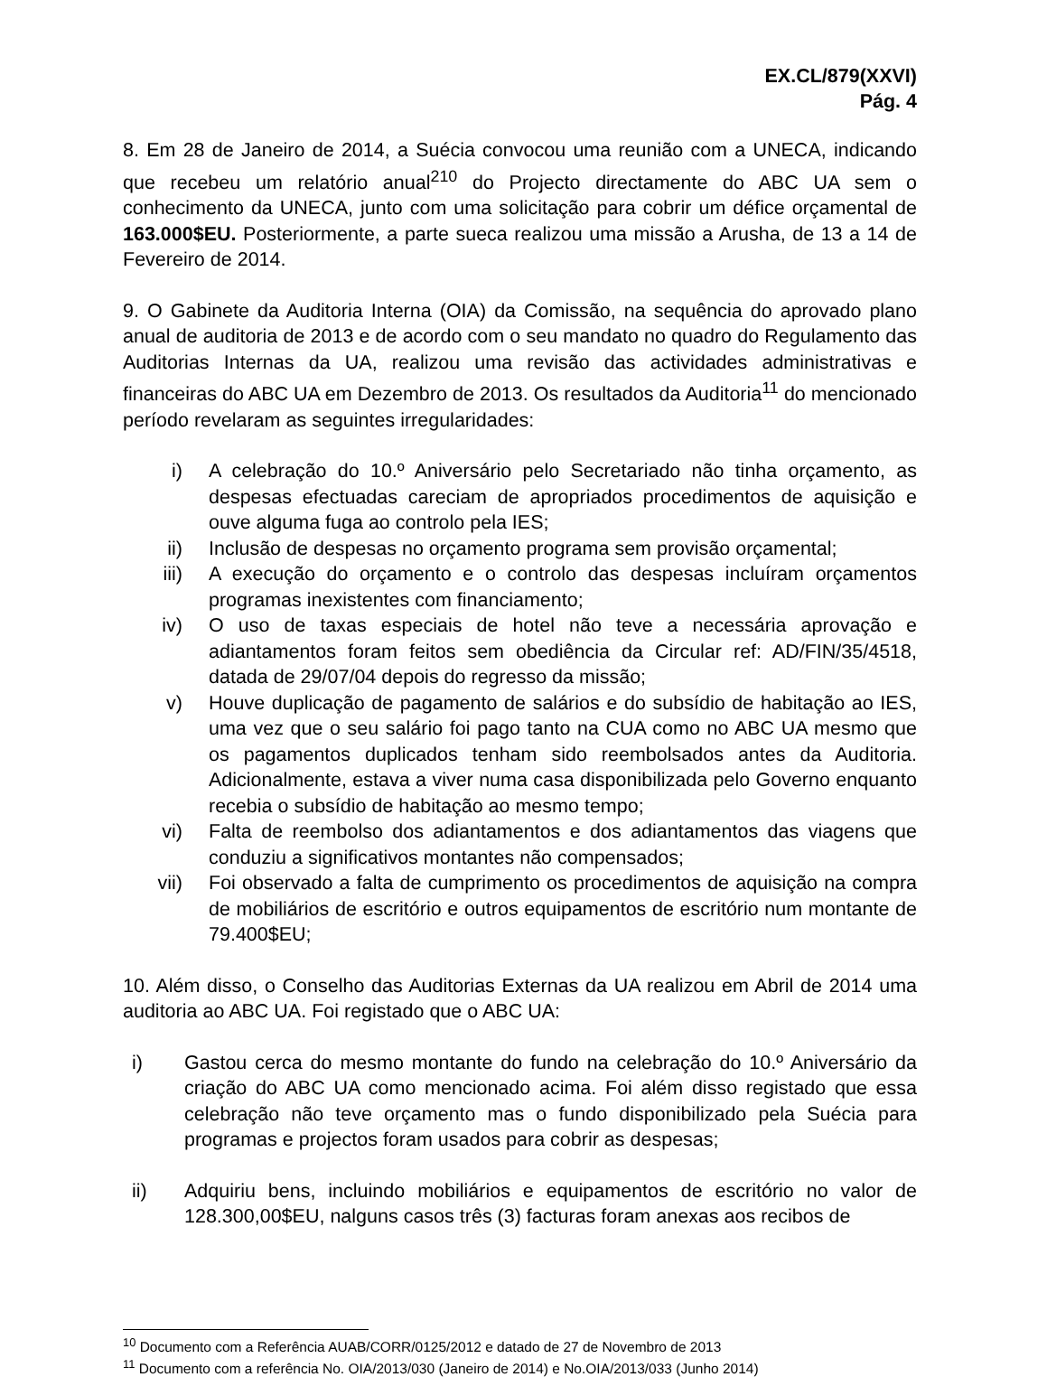EX.CL/879(XXVI)
Pág. 4
8. Em 28 de Janeiro de 2014, a Suécia convocou uma reunião com a UNECA, indicando que recebeu um relatório anual<sup>210</sup> do Projecto directamente do ABC UA sem o conhecimento da UNECA, junto com uma solicitação para cobrir um défice orçamental de 163.000$EU. Posteriormente, a parte sueca realizou uma missão a Arusha, de 13 a 14 de Fevereiro de 2014.
9. O Gabinete da Auditoria Interna (OIA) da Comissão, na sequência do aprovado plano anual de auditoria de 2013 e de acordo com o seu mandato no quadro do Regulamento das Auditorias Internas da UA, realizou uma revisão das actividades administrativas e financeiras do ABC UA em Dezembro de 2013. Os resultados da Auditoria<sup>11</sup> do mencionado período revelaram as seguintes irregularidades:
i) A celebração do 10.º Aniversário pelo Secretariado não tinha orçamento, as despesas efectuadas careciam de apropriados procedimentos de aquisição e ouve alguma fuga ao controlo pela IES;
ii) Inclusão de despesas no orçamento programa sem provisão orçamental;
iii) A execução do orçamento e o controlo das despesas incluíram orçamentos programas inexistentes com financiamento;
iv) O uso de taxas especiais de hotel não teve a necessária aprovação e adiantamentos foram feitos sem obediência da Circular ref: AD/FIN/35/4518, datada de 29/07/04 depois do regresso da missão;
v) Houve duplicação de pagamento de salários e do subsídio de habitação ao IES, uma vez que o seu salário foi pago tanto na CUA como no ABC UA mesmo que os pagamentos duplicados tenham sido reembolsados antes da Auditoria. Adicionalmente, estava a viver numa casa disponibilizada pelo Governo enquanto recebia o subsídio de habitação ao mesmo tempo;
vi) Falta de reembolso dos adiantamentos e dos adiantamentos das viagens que conduziu a significativos montantes não compensados;
vii) Foi observado a falta de cumprimento os procedimentos de aquisição na compra de mobiliários de escritório e outros equipamentos de escritório num montante de 79.400$EU;
10. Além disso, o Conselho das Auditorias Externas da UA realizou em Abril de 2014 uma auditoria ao ABC UA. Foi registado que o ABC UA:
i) Gastou cerca do mesmo montante do fundo na celebração do 10.º Aniversário da criação do ABC UA como mencionado acima. Foi além disso registado que essa celebração não teve orçamento mas o fundo disponibilizado pela Suécia para programas e projectos foram usados para cobrir as despesas;
ii) Adquiriu bens, incluindo mobiliários e equipamentos de escritório no valor de 128.300,00$EU, nalguns casos três (3) facturas foram anexas aos recibos de
<sup>10</sup> Documento com a Referência AUAB/CORR/0125/2012 e datado de 27 de Novembro de 2013
<sup>11</sup> Documento com a referência No. OIA/2013/030 (Janeiro de 2014) e No.OIA/2013/033 (Junho 2014)